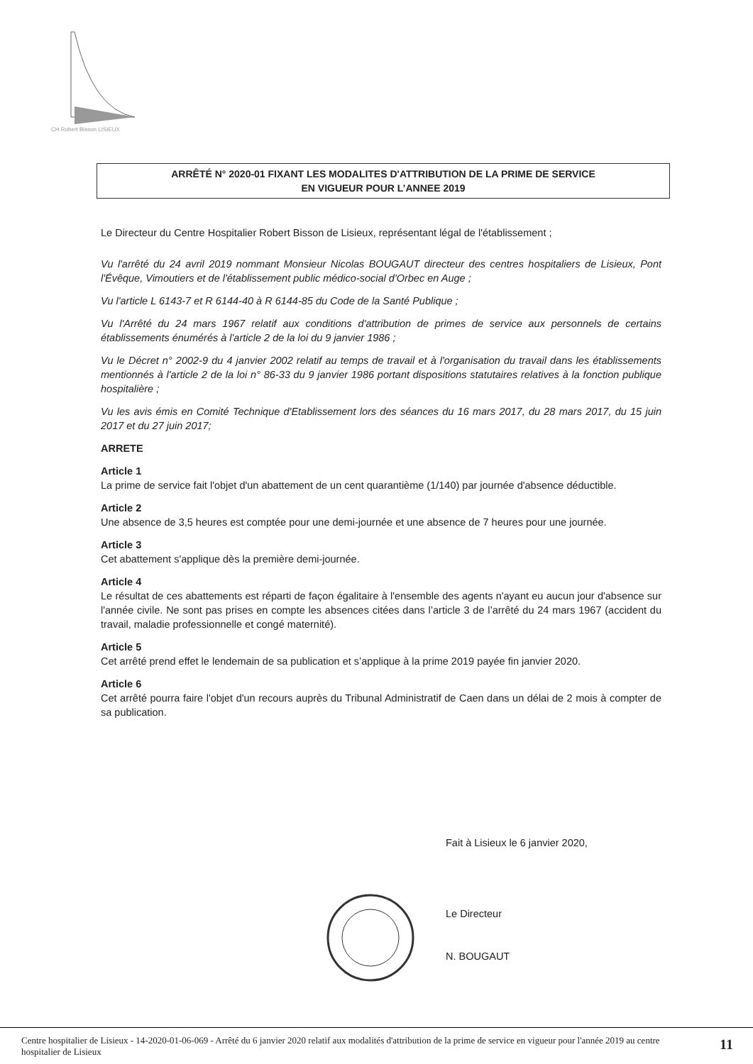CH Robert Bisson LISIEUX
ARRÊTÉ N° 2020-01 FIXANT LES MODALITES D'ATTRIBUTION DE LA PRIME DE SERVICE
EN VIGUEUR POUR L’ANNEE 2019
Le Directeur du Centre Hospitalier Robert Bisson de Lisieux, représentant légal de l'établissement ;
Vu l'arrêté du 24 avril 2019 nommant Monsieur Nicolas BOUGAUT directeur des centres hospitaliers de Lisieux, Pont l'Évêque, Vimoutiers et de l'établissement public médico-social d'Orbec en Auge ;
Vu l'article L 6143-7 et R 6144-40 à R 6144-85 du Code de la Santé Publique ;
Vu l'Arrêté du 24 mars 1967 relatif aux conditions d'attribution de primes de service aux personnels de certains établissements énumérés à l'article 2 de la loi du 9 janvier 1986 ;
Vu le Décret n° 2002-9 du 4 janvier 2002 relatif au temps de travail et à l'organisation du travail dans les établissements mentionnés à l'article 2 de la loi n° 86-33 du 9 janvier 1986 portant dispositions statutaires relatives à la fonction publique hospitalière ;
Vu les avis émis en Comité Technique d'Etablissement lors des séances du 16 mars 2017, du 28 mars 2017, du 15 juin 2017 et du 27 juin 2017;
ARRETE
Article 1
La prime de service fait l'objet d'un abattement de un cent quarantième (1/140) par journée d'absence déductible.
Article 2
Une absence de 3,5 heures est comptée pour une demi-journée et une absence de 7 heures pour une journée.
Article 3
Cet abattement s'applique dès la première demi-journée.
Article 4
Le résultat de ces abattements est réparti de façon égalitaire à l'ensemble des agents n'ayant eu aucun jour d'absence sur l'année civile. Ne sont pas prises en compte les absences citées dans l’article 3 de l’arrêté du 24 mars 1967 (accident du travail, maladie professionnelle et congé maternité).
Article 5
Cet arrêté prend effet le lendemain de sa publication et s’applique à la prime 2019 payée fin janvier 2020.
Article 6
Cet arrêté pourra faire l'objet d'un recours auprès du Tribunal Administratif de Caen dans un délai de 2 mois à compter de sa publication.
Fait à Lisieux le 6 janvier 2020,
Le Directeur
N. BOUGAUT
Centre hospitalier de Lisieux - 14-2020-01-06-069 - Arrêté du 6 janvier 2020 relatif aux modalités d'attribution de la prime de service en vigueur pour l'année 2019 au centre hospitalier de Lisieux
11